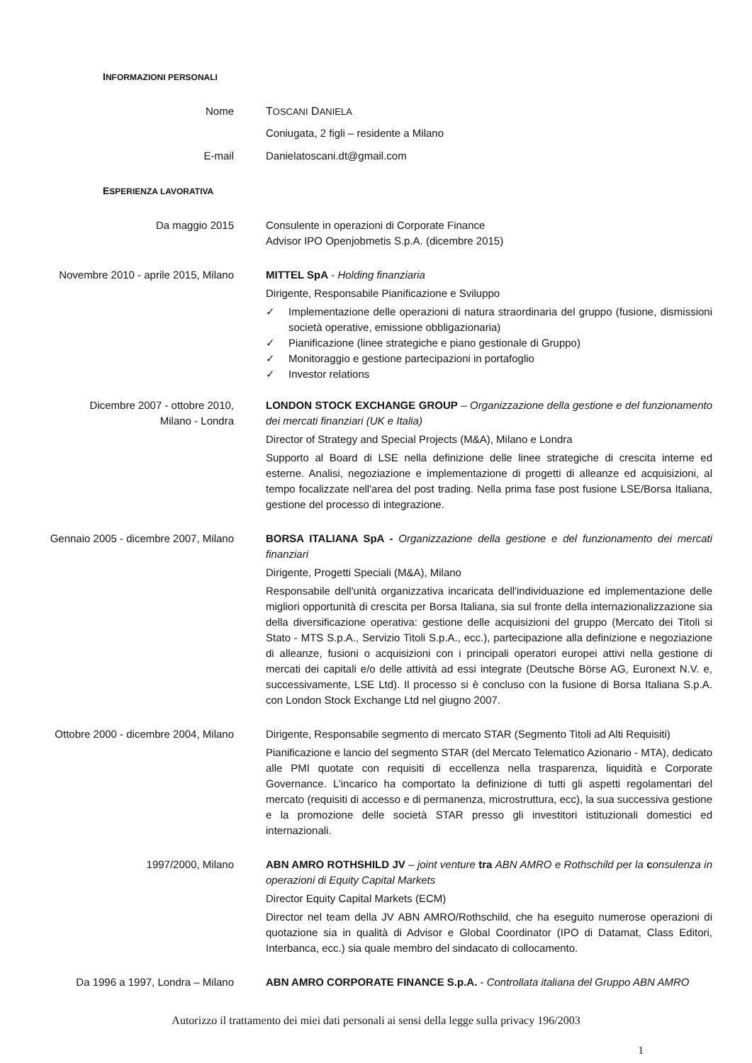INFORMAZIONI PERSONALI
Nome TOSCANI DANIELA
Coniugata, 2 figli – residente a Milano
E-mail Danielatoscani.dt@gmail.com
ESPERIENZA LAVORATIVA
Da maggio 2015 Consulente in operazioni di Corporate Finance
Advisor IPO Openjobmetis S.p.A. (dicembre 2015)
Novembre 2010 - aprile 2015, Milano MITTEL SpA - Holding finanziaria
Dirigente, Responsabile Pianificazione e Sviluppo
✓ Implementazione delle operazioni di natura straordinaria del gruppo (fusione, dismissioni società operative, emissione obbligazionaria)
✓ Pianificazione (linee strategiche e piano gestionale di Gruppo)
✓ Monitoraggio e gestione partecipazioni in portafoglio
✓ Investor relations
Dicembre 2007 - ottobre 2010,
Milano - Londra
LONDON STOCK EXCHANGE GROUP – Organizzazione della gestione e del funzionamento dei mercati finanziari (UK e Italia)
Director of Strategy and Special Projects (M&A), Milano e Londra
Supporto al Board di LSE nella definizione delle linee strategiche di crescita interne ed esterne. Analisi, negoziazione e implementazione di progetti di alleanze ed acquisizioni, al tempo focalizzate nell'area del post trading. Nella prima fase post fusione LSE/Borsa Italiana, gestione del processo di integrazione.
Gennaio 2005 - dicembre 2007, Milano BORSA ITALIANA SpA - Organizzazione della gestione e del funzionamento dei mercati finanziari
Dirigente, Progetti Speciali (M&A), Milano
Responsabile dell'unità organizzativa incaricata dell'individuazione ed implementazione delle migliori opportunità di crescita per Borsa Italiana, sia sul fronte della internazionalizzazione sia della diversificazione operativa: gestione delle acquisizioni del gruppo (Mercato dei Titoli si Stato - MTS S.p.A., Servizio Titoli S.p.A., ecc.), partecipazione alla definizione e negoziazione di alleanze, fusioni o acquisizioni con i principali operatori europei attivi nella gestione di mercati dei capitali e/o delle attività ad essi integrate (Deutsche Börse AG, Euronext N.V. e, successivamente, LSE Ltd). Il processo si è concluso con la fusione di Borsa Italiana S.p.A. con London Stock Exchange Ltd nel giugno 2007.
Ottobre 2000 - dicembre 2004, Milano Dirigente, Responsabile segmento di mercato STAR (Segmento Titoli ad Alti Requisiti)
Pianificazione e lancio del segmento STAR (del Mercato Telematico Azionario - MTA), dedicato alle PMI quotate con requisiti di eccellenza nella trasparenza, liquidità e Corporate Governance. L’incarico ha comportato la definizione di tutti gli aspetti regolamentari del mercato (requisiti di accesso e di permanenza, microstruttura, ecc), la sua successiva gestione e la promozione delle società STAR presso gli investitori istituzionali domestici ed internazionali.
1997/2000, Milano ABN AMRO ROTHSHILD JV – joint venture tra ABN AMRO e Rothschild per la consulenza in operazioni di Equity Capital Markets
Director Equity Capital Markets (ECM)
Director nel team della JV ABN AMRO/Rothschild, che ha eseguito numerose operazioni di quotazione sia in qualità di Advisor e Global Coordinator (IPO di Datamat, Class Editori, Interbanca, ecc.) sia quale membro del sindacato di collocamento.
Da 1996 a 1997, Londra – Milano ABN AMRO CORPORATE FINANCE S.p.A. - Controllata italiana del Gruppo ABN AMRO
Autorizzo il trattamento dei miei dati personali ai sensi della legge sulla privacy 196/2003
1